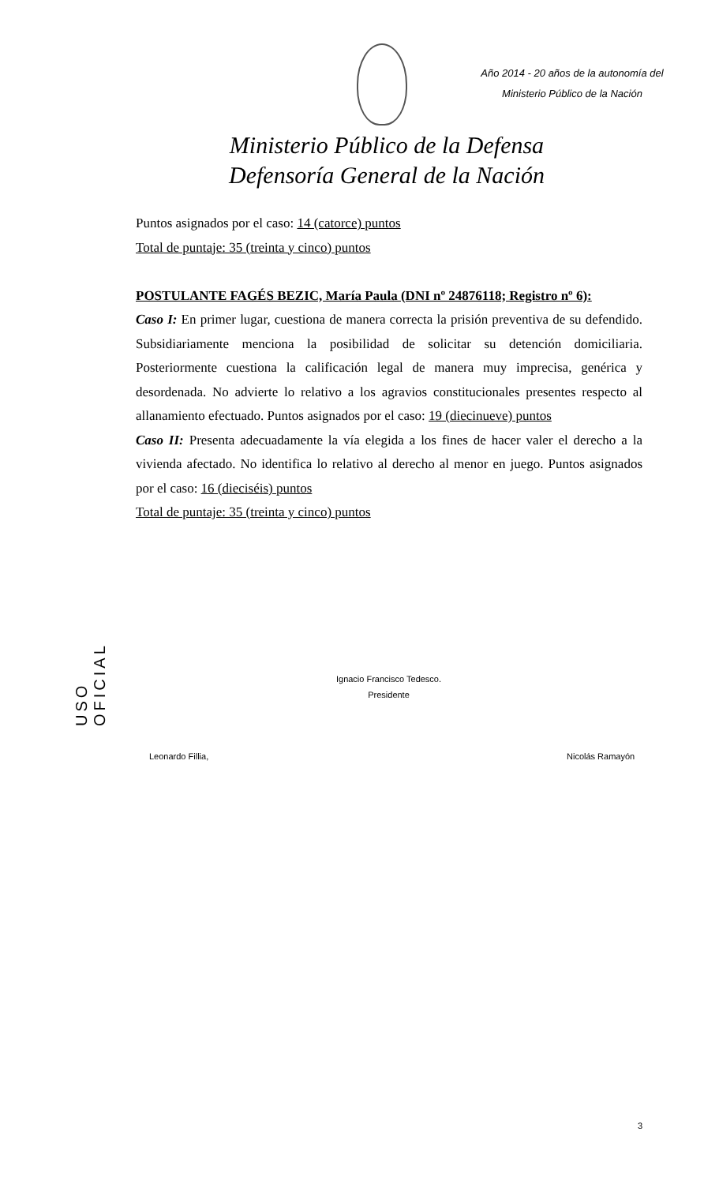Año 2014 - 20 años de la autonomía del
Ministerio Público de la Nación
Ministerio Público de la Defensa
Defensoría General de la Nación
Puntos asignados por el caso: 14 (catorce) puntos
Total de puntaje: 35 (treinta y cinco) puntos
POSTULANTE FAGÉS BEZIC, María Paula (DNI nº 24876118; Registro nº 6):
Caso I: En primer lugar, cuestiona de manera correcta la prisión preventiva de su defendido. Subsidiariamente menciona la posibilidad de solicitar su detención domiciliaria. Posteriormente cuestiona la calificación legal de manera muy imprecisa, genérica y desordenada. No advierte lo relativo a los agravios constitucionales presentes respecto al allanamiento efectuado. Puntos asignados por el caso: 19 (diecinueve) puntos
Caso II: Presenta adecuadamente la vía elegida a los fines de hacer valer el derecho a la vivienda afectado. No identifica lo relativo al derecho al menor en juego. Puntos asignados por el caso: 16 (dieciséis) puntos
Total de puntaje: 35 (treinta y cinco) puntos
USO OFICIAL
Ignacio Francisco Tedesco.
Presidente
Leonardo Fillia, Nicolás Ramayón
3